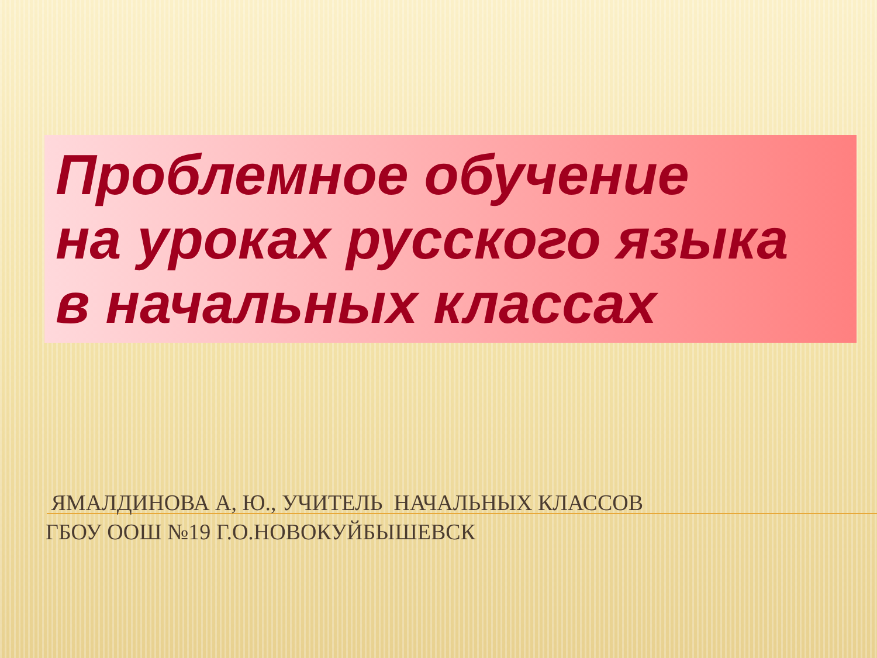Проблемное обучение
на уроках русского языка
в начальных классах
ЯМАЛДИНОВА А, Ю., УЧИТЕЛЬ НАЧАЛЬНЫХ КЛАССОВ
ГБОУ ООШ №19 Г.О.НОВОКУЙБЫШЕВСК